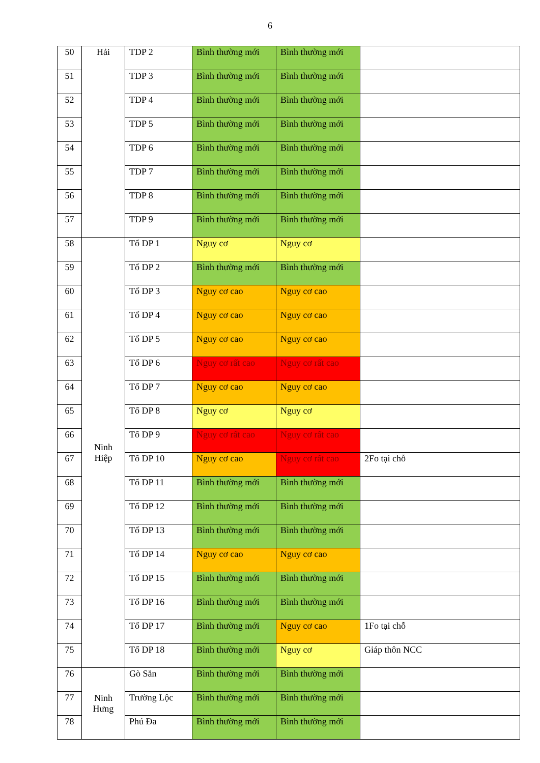6
| 50 | Hải | TDP 2 | Bình thường mới | Bình thường mới | |
| 51 | | TDP 3 | Bình thường mới | Bình thường mới | |
| 52 | | TDP 4 | Bình thường mới | Bình thường mới | |
| 53 | | TDP 5 | Bình thường mới | Bình thường mới | |
| 54 | | TDP 6 | Bình thường mới | Bình thường mới | |
| 55 | | TDP 7 | Bình thường mới | Bình thường mới | |
| 56 | | TDP 8 | Bình thường mới | Bình thường mới | |
| 57 | | TDP 9 | Bình thường mới | Bình thường mới | |
| 58 | Ninh Hiệp | Tổ DP 1 | Nguy cơ | Nguy cơ | |
| 59 | | Tổ DP 2 | Bình thường mới | Bình thường mới | |
| 60 | | Tổ DP 3 | Nguy cơ cao | Nguy cơ cao | |
| 61 | | Tổ DP 4 | Nguy cơ cao | Nguy cơ cao | |
| 62 | | Tổ DP 5 | Nguy cơ cao | Nguy cơ cao | |
| 63 | | Tổ DP 6 | Nguy cơ rất cao | Nguy cơ rất cao | |
| 64 | | Tổ DP 7 | Nguy cơ cao | Nguy cơ cao | |
| 65 | | Tổ DP 8 | Nguy cơ | Nguy cơ | |
| 66 | | Tổ DP 9 | Nguy cơ rất cao | Nguy cơ rất cao | |
| 67 | | Tổ DP 10 | Nguy cơ cao | Nguy cơ rất cao | 2Fo tại chỗ |
| 68 | | Tổ DP 11 | Bình thường mới | Bình thường mới | |
| 69 | | Tổ DP 12 | Bình thường mới | Bình thường mới | |
| 70 | | Tổ DP 13 | Bình thường mới | Bình thường mới | |
| 71 | | Tổ DP 14 | Nguy cơ cao | Nguy cơ cao | |
| 72 | | Tổ DP 15 | Bình thường mới | Bình thường mới | |
| 73 | | Tổ DP 16 | Bình thường mới | Bình thường mới | |
| 74 | | Tổ DP 17 | Bình thường mới | Nguy cơ cao | 1Fo tại chỗ |
| 75 | | Tổ DP 18 | Bình thường mới | Nguy cơ | Giáp thôn NCC |
| 76 | Ninh Hưng | Gò Sắn | Bình thường mới | Bình thường mới | |
| 77 | | Trường Lộc | Bình thường mới | Bình thường mới | |
| 78 | | Phú Đa | Bình thường mới | Bình thường mới | |